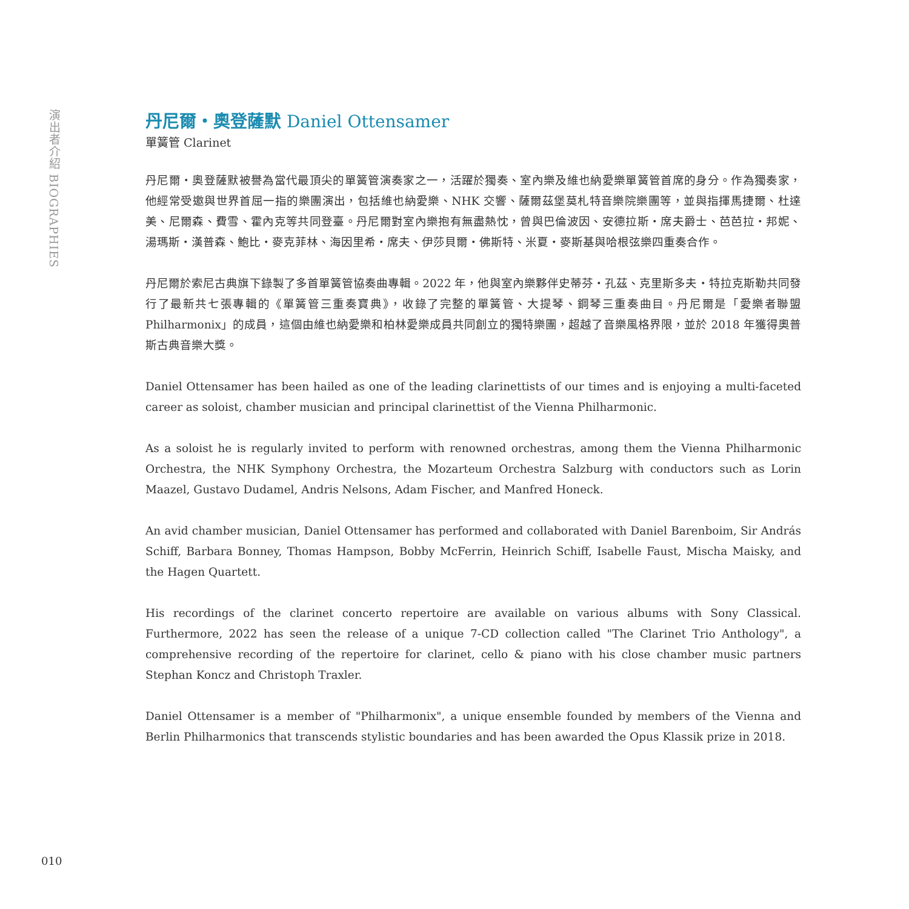演出者介紹 BIOGRAPHIES
丹尼爾・奧登薩默 Daniel Ottensamer
單簧管 Clarinet
丹尼爾・奧登薩默被譽為當代最頂尖的單簧管演奏家之一，活躍於獨奏、室內樂及維也納愛樂單簧管首席的身分。作為獨奏家，他經常受邀與世界首屈一指的樂團演出，包括維也納愛樂、NHK 交響、薩爾茲堡莫札特音樂院樂團等，並與指揮馬捷爾、杜達美、尼爾森、費雪、霍內克等共同登臺。丹尼爾對室內樂抱有無盡熱忱，曾與巴倫波因、安德拉斯・席夫爵士、芭芭拉・邦妮、湯瑪斯・漢普森、鮑比・麥克菲林、海因里希・席夫、伊莎貝爾・佛斯特、米夏・麥斯基與哈根弦樂四重奏合作。
丹尼爾於索尼古典旗下錄製了多首單簧管協奏曲專輯。2022 年，他與室內樂夥伴史蒂芬・孔茲、克里斯多夫・特拉克斯勒共同發行了最新共七張專輯的《單簧管三重奏寶典》，收錄了完整的單簧管、大提琴、鋼琴三重奏曲目。丹尼爾是「愛樂者聯盟 Philharmonix」的成員，這個由維也納愛樂和柏林愛樂成員共同創立的獨特樂團，超越了音樂風格界限，並於 2018 年獲得奧普斯古典音樂大獎。
Daniel Ottensamer has been hailed as one of the leading clarinettists of our times and is enjoying a multi-faceted career as soloist, chamber musician and principal clarinettist of the Vienna Philharmonic.
As a soloist he is regularly invited to perform with renowned orchestras, among them the Vienna Philharmonic Orchestra, the NHK Symphony Orchestra, the Mozarteum Orchestra Salzburg with conductors such as Lorin Maazel, Gustavo Dudamel, Andris Nelsons, Adam Fischer, and Manfred Honeck.
An avid chamber musician, Daniel Ottensamer has performed and collaborated with Daniel Barenboim, Sir András Schiff, Barbara Bonney, Thomas Hampson, Bobby McFerrin, Heinrich Schiff, Isabelle Faust, Mischa Maisky, and the Hagen Quartett.
His recordings of the clarinet concerto repertoire are available on various albums with Sony Classical. Furthermore, 2022 has seen the release of a unique 7-CD collection called "The Clarinet Trio Anthology", a comprehensive recording of the repertoire for clarinet, cello & piano with his close chamber music partners Stephan Koncz and Christoph Traxler.
Daniel Ottensamer is a member of "Philharmonix", a unique ensemble founded by members of the Vienna and Berlin Philharmonics that transcends stylistic boundaries and has been awarded the Opus Klassik prize in 2018.
010